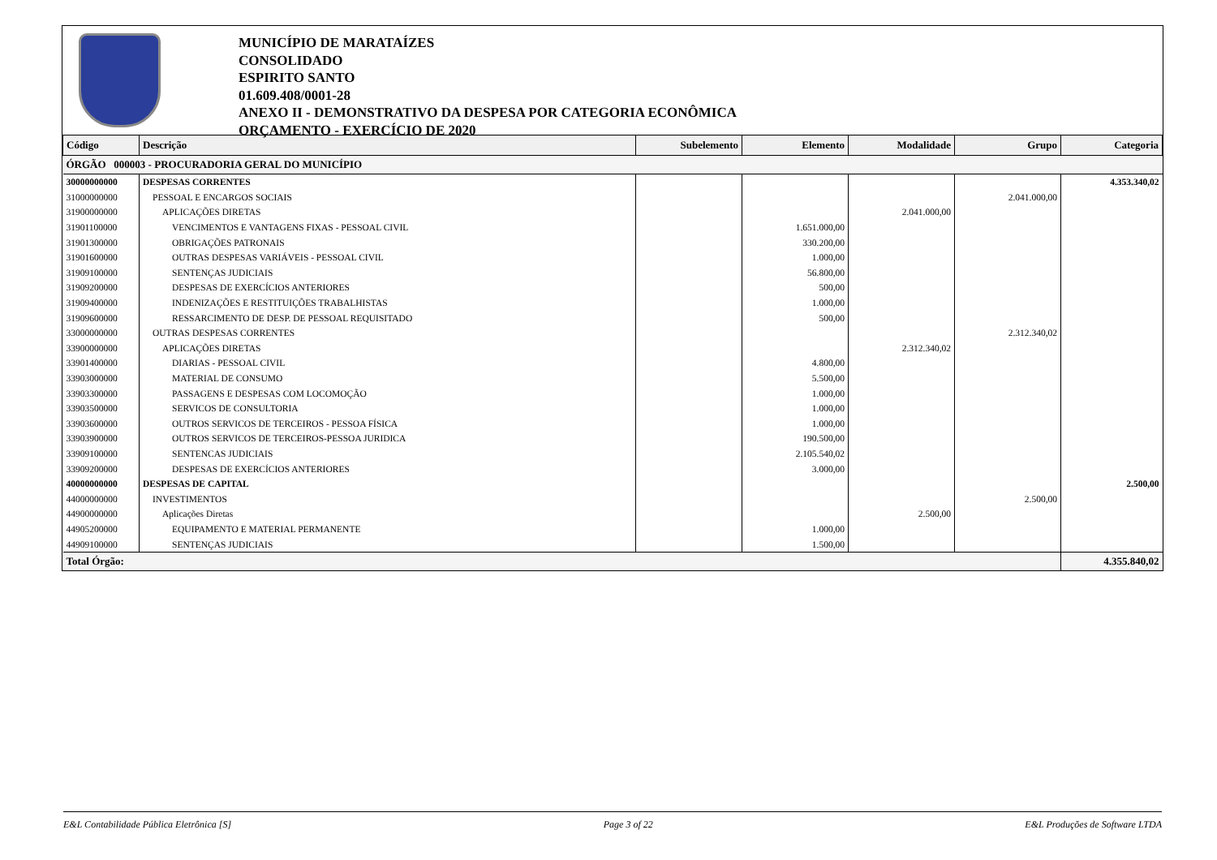MUNICÍPIO DE MARATAÍZES
CONSOLIDADO
ESPIRITO SANTO
01.609.408/0001-28
ANEXO II - DEMONSTRATIVO DA DESPESA POR CATEGORIA ECONÔMICA
ORÇAMENTO - EXERCÍCIO DE 2020
| Código | Descrição | Subelemento | Elemento | Modalidade | Grupo | Categoria |
| --- | --- | --- | --- | --- | --- | --- |
| ÓRGÃO 000003 - PROCURADORIA GERAL DO MUNICÍPIO | | | | | | |
| 30000000000 | DESPESAS CORRENTES | | | | | 4.353.340,02 |
| 31000000000 | PESSOAL E ENCARGOS SOCIAIS | | | | 2.041.000,00 | |
| 31900000000 | APLICAÇÕES DIRETAS | | | 2.041.000,00 | | |
| 31901100000 | VENCIMENTOS E VANTAGENS FIXAS - PESSOAL CIVIL | | 1.651.000,00 | | | |
| 31901300000 | OBRIGAÇÕES PATRONAIS | | 330.200,00 | | | |
| 31901600000 | OUTRAS DESPESAS VARIÁVEIS - PESSOAL CIVIL | | 1.000,00 | | | |
| 31909100000 | SENTENÇAS JUDICIAIS | | 56.800,00 | | | |
| 31909200000 | DESPESAS DE EXERCÍCIOS ANTERIORES | | 500,00 | | | |
| 31909400000 | INDENIZAÇÕES E RESTITUIÇÕES TRABALHISTAS | | 1.000,00 | | | |
| 31909600000 | RESSARCIMENTO DE DESP. DE PESSOAL REQUISITADO | | 500,00 | | | |
| 33000000000 | OUTRAS DESPESAS CORRENTES | | | | 2.312.340,02 | |
| 33900000000 | APLICAÇÕES DIRETAS | | | 2.312.340,02 | | |
| 33901400000 | DIARIAS - PESSOAL CIVIL | | 4.800,00 | | | |
| 33903000000 | MATERIAL DE CONSUMO | | 5.500,00 | | | |
| 33903300000 | PASSAGENS E DESPESAS COM LOCOMOÇÃO | | 1.000,00 | | | |
| 33903500000 | SERVICOS DE CONSULTORIA | | 1.000,00 | | | |
| 33903600000 | OUTROS SERVICOS DE TERCEIROS - PESSOA FÍSICA | | 1.000,00 | | | |
| 33903900000 | OUTROS SERVICOS DE TERCEIROS-PESSOA JURIDICA | | 190.500,00 | | | |
| 33909100000 | SENTENCAS JUDICIAIS | | 2.105.540,02 | | | |
| 33909200000 | DESPESAS DE EXERCÍCIOS ANTERIORES | | 3.000,00 | | | |
| 40000000000 | DESPESAS DE CAPITAL | | | | | 2.500,00 |
| 44000000000 | INVESTIMENTOS | | | | 2.500,00 | |
| 44900000000 | Aplicações Diretas | | | 2.500,00 | | |
| 44905200000 | EQUIPAMENTO E MATERIAL PERMANENTE | | 1.000,00 | | | |
| 44909100000 | SENTENÇAS JUDICIAIS | | 1.500,00 | | | |
| Total Órgão: | | | | | | 4.355.840,02 |
E&L Contabilidade Pública Eletrônica [S] Page 3 of 22 E&L Produções de Software LTDA